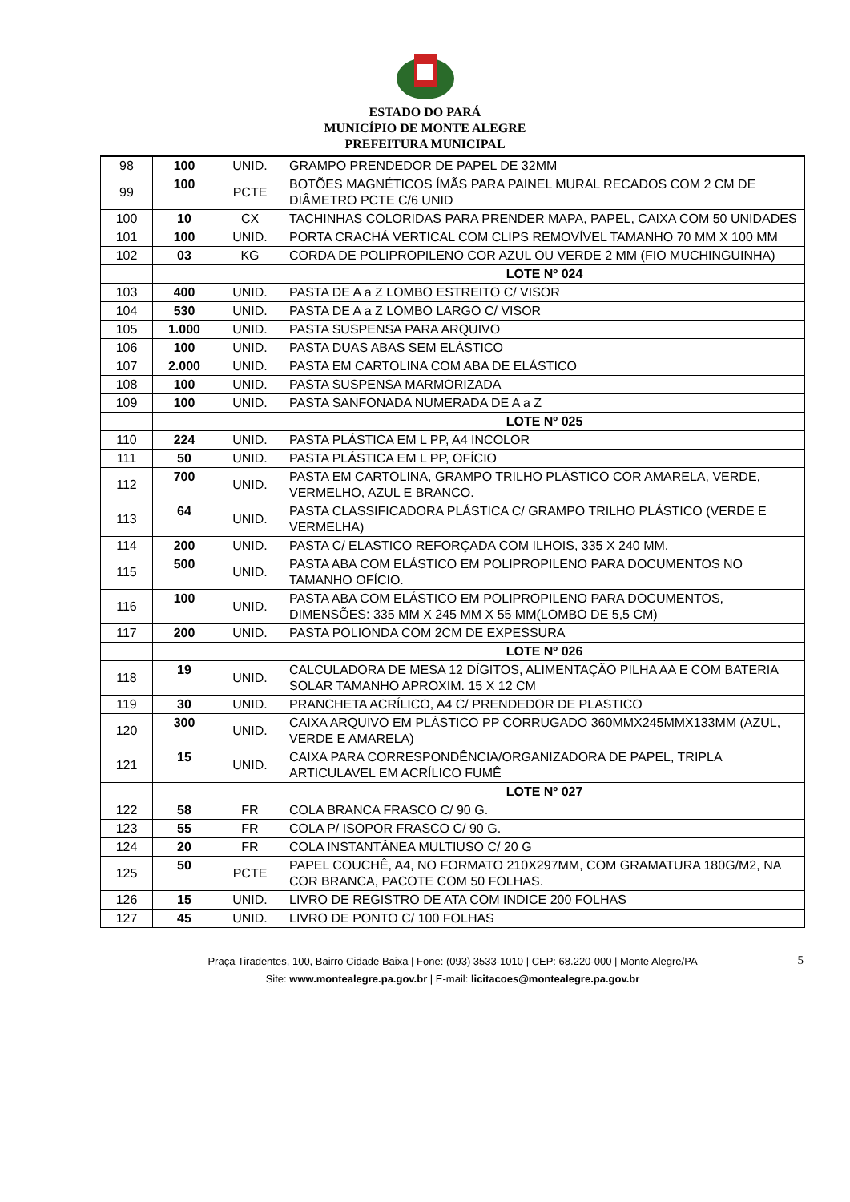ESTADO DO PARÁ
MUNICÍPIO DE MONTE ALEGRE
PREFEITURA MUNICIPAL
| 98 | 100 | UNID. | GRAMPO PRENDEDOR DE PAPEL DE 32MM |
| 99 | 100 | PCTE | BOTÕES MAGNÉTICOS ÍMÃS PARA PAINEL MURAL RECADOS COM 2 CM DE DIÂMETRO PCTE C/6 UNID |
| 100 | 10 | CX | TACHINHAS COLORIDAS PARA PRENDER MAPA, PAPEL, CAIXA COM 50 UNIDADES |
| 101 | 100 | UNID. | PORTA CRACHÁ VERTICAL COM CLIPS REMOVÍVEL TAMANHO 70 MM X 100 MM |
| 102 | 03 | KG | CORDA DE POLIPROPILENO COR AZUL OU VERDE 2 MM (FIO MUCHINGUINHA) |
| | | | LOTE Nº 024 |
| 103 | 400 | UNID. | PASTA DE A a Z LOMBO ESTREITO C/ VISOR |
| 104 | 530 | UNID. | PASTA DE A a Z LOMBO LARGO C/ VISOR |
| 105 | 1.000 | UNID. | PASTA SUSPENSA PARA ARQUIVO |
| 106 | 100 | UNID. | PASTA DUAS ABAS SEM ELÁSTICO |
| 107 | 2.000 | UNID. | PASTA EM CARTOLINA COM ABA DE ELÁSTICO |
| 108 | 100 | UNID. | PASTA SUSPENSA MARMORIZADA |
| 109 | 100 | UNID. | PASTA SANFONADA NUMERADA DE A a Z |
| | | | LOTE Nº 025 |
| 110 | 224 | UNID. | PASTA PLÁSTICA EM L PP, A4 INCOLOR |
| 111 | 50 | UNID. | PASTA PLÁSTICA EM L PP, OFÍCIO |
| 112 | 700 | UNID. | PASTA EM CARTOLINA, GRAMPO TRILHO PLÁSTICO COR AMARELA, VERDE, VERMELHO, AZUL E BRANCO. |
| 113 | 64 | UNID. | PASTA CLASSIFICADORA PLÁSTICA C/ GRAMPO TRILHO PLÁSTICO (VERDE E VERMELHA) |
| 114 | 200 | UNID. | PASTA C/ ELASTICO REFORÇADA COM ILHOIS, 335 X 240 MM. |
| 115 | 500 | UNID. | PASTA ABA COM ELÁSTICO EM POLIPROPILENO PARA DOCUMENTOS NO TAMANHO OFÍCIO. |
| 116 | 100 | UNID. | PASTA ABA COM ELÁSTICO EM POLIPROPILENO PARA DOCUMENTOS, DIMENSÕES: 335 MM X 245 MM X 55 MM(LOMBO DE 5,5 CM) |
| 117 | 200 | UNID. | PASTA POLIONDA COM 2CM DE EXPESSURA |
| | | | LOTE Nº 026 |
| 118 | 19 | UNID. | CALCULADORA DE MESA 12 DÍGITOS, ALIMENTAÇÃO PILHA AA E COM BATERIA SOLAR TAMANHO APROXIM. 15 X 12 CM |
| 119 | 30 | UNID. | PRANCHETA ACRÍLICO, A4 C/ PRENDEDOR DE PLASTICO |
| 120 | 300 | UNID. | CAIXA ARQUIVO EM PLÁSTICO PP CORRUGADO 360MMX245MMX133MM (AZUL, VERDE E AMARELA) |
| 121 | 15 | UNID. | CAIXA PARA CORRESPONDÊNCIA/ORGANIZADORA DE PAPEL, TRIPLA ARTICULAVEL EM ACRÍLICO FUMÊ |
| | | | LOTE Nº 027 |
| 122 | 58 | FR | COLA BRANCA FRASCO C/ 90 G. |
| 123 | 55 | FR | COLA P/ ISOPOR FRASCO C/ 90 G. |
| 124 | 20 | FR | COLA INSTANTÂNEA MULTIUSO C/ 20 G |
| 125 | 50 | PCTE | PAPEL COUCHÊ, A4, NO FORMATO 210X297MM, COM GRAMATURA 180G/M2, NA COR BRANCA, PACOTE COM 50 FOLHAS. |
| 126 | 15 | UNID. | LIVRO DE REGISTRO DE ATA COM INDICE 200 FOLHAS |
| 127 | 45 | UNID. | LIVRO DE PONTO C/ 100 FOLHAS |
Praça Tiradentes, 100, Bairro Cidade Baixa | Fone: (093) 3533-1010 | CEP: 68.220-000 | Monte Alegre/PA
Site: www.montealegre.pa.gov.br | E-mail: licitacoes@montealegre.pa.gov.br
5